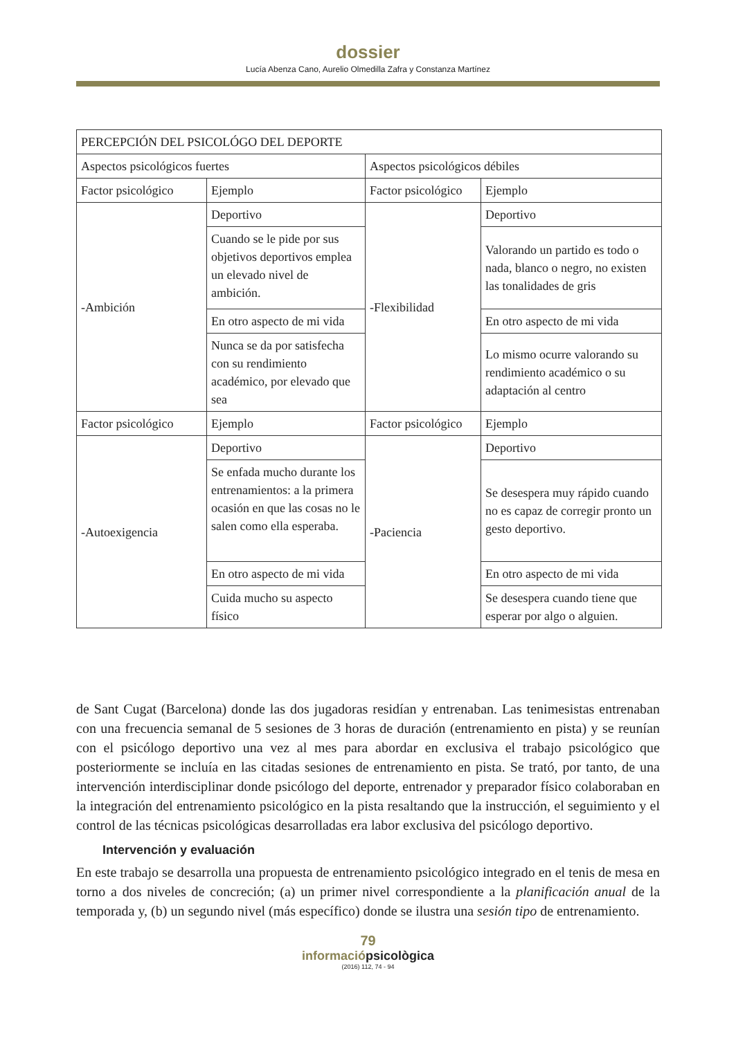dossier
Lucía Abenza Cano, Aurelio Olmedilla Zafra y Constanza Martínez
| PERCEPCIÓN DEL PSICOLÓGO DEL DEPORTE | | | |
| Aspectos psicológicos fuertes | | Aspectos psicológicos débiles | |
| Factor psicológico | Ejemplo | Factor psicológico | Ejemplo |
| -Ambición | Deportivo | -Flexibilidad | Deportivo |
| | Cuando se le pide por sus objetivos deportivos emplea un elevado nivel de ambición. | | Valorando un partido es todo o nada, blanco o negro, no existen las tonalidades de gris |
| | En otro aspecto de mi vida | | En otro aspecto de mi vida |
| | Nunca se da por satisfecha con su rendimiento académico, por elevado que sea | | Lo mismo ocurre valorando su rendimiento académico o su adaptación al centro |
| Factor psicológico | Ejemplo | Factor psicológico | Ejemplo |
| -Autoexigencia | Deportivo | -Paciencia | Deportivo |
| | Se enfada mucho durante los entrenamientos: a la primera ocasión en que las cosas no le salen como ella esperaba. | | Se desespera muy rápido cuando no es capaz de corregir pronto un gesto deportivo. |
| | En otro aspecto de mi vida | | En otro aspecto de mi vida |
| | Cuida mucho su aspecto físico | | Se desespera cuando tiene que esperar por algo o alguien. |
de Sant Cugat (Barcelona) donde las dos jugadoras residían y entrenaban. Las tenimesistas entrenaban con una frecuencia semanal de 5 sesiones de 3 horas de duración (entrenamiento en pista) y se reunían con el psicólogo deportivo una vez al mes para abordar en exclusiva el trabajo psicológico que posteriormente se incluía en las citadas sesiones de entrenamiento en pista. Se trató, por tanto, de una intervención interdisciplinar donde psicólogo del deporte, entrenador y preparador físico colaboraban en la integración del entrenamiento psicológico en la pista resaltando que la instrucción, el seguimiento y el control de las técnicas psicológicas desarrolladas era labor exclusiva del psicólogo deportivo.
Intervención y evaluación
En este trabajo se desarrolla una propuesta de entrenamiento psicológico integrado en el tenis de mesa en torno a dos niveles de concreción; (a) un primer nivel correspondiente a la planificación anual de la temporada y, (b) un segundo nivel (más específico) donde se ilustra una sesión tipo de entrenamiento.
79
informaciópsicològica
(2016) 112, 74 - 94